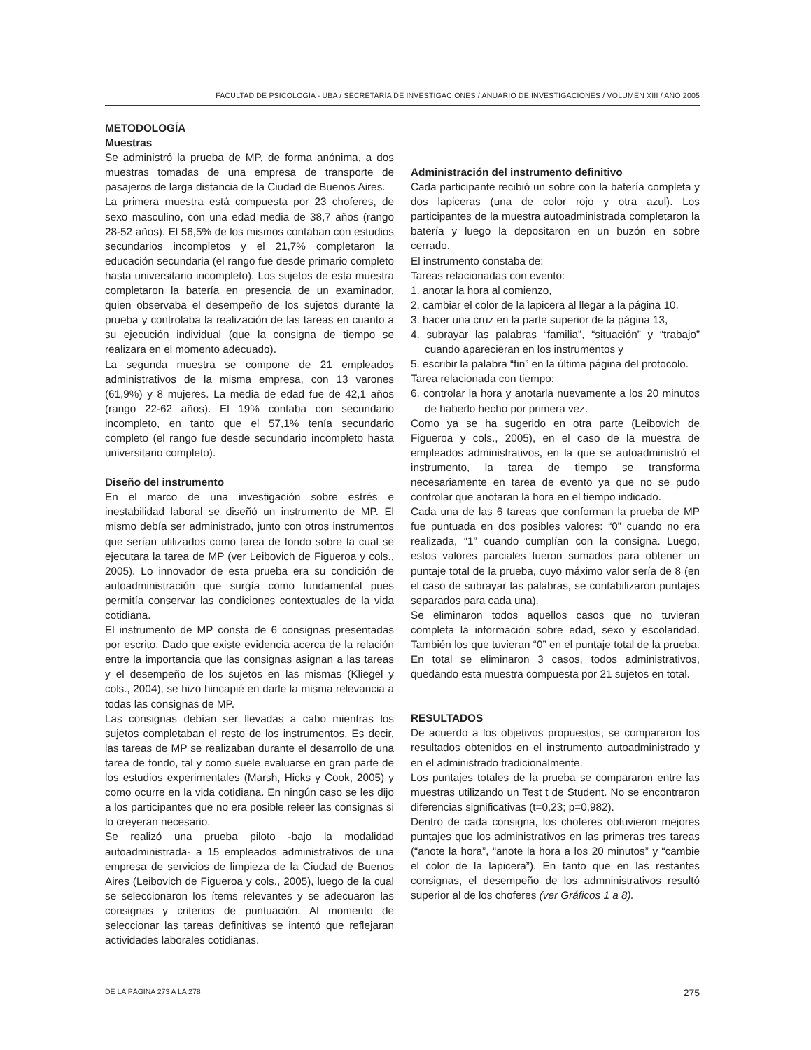FACULTAD DE PSICOLOGÍA - UBA / SECRETARÍA DE INVESTIGACIONES / ANUARIO DE INVESTIGACIONES / VOLUMEN XIII / AÑO 2005
METODOLOGÍA
Muestras
Se administró la prueba de MP, de forma anónima, a dos muestras tomadas de una empresa de transporte de pasajeros de larga distancia de la Ciudad de Buenos Aires.
La primera muestra está compuesta por 23 choferes, de sexo masculino, con una edad media de 38,7 años (rango 28-52 años). El 56,5% de los mismos contaban con estudios secundarios incompletos y el 21,7% completaron la educación secundaria (el rango fue desde primario completo hasta universitario incompleto). Los sujetos de esta muestra completaron la batería en presencia de un examinador, quien observaba el desempeño de los sujetos durante la prueba y controlaba la realización de las tareas en cuanto a su ejecución individual (que la consigna de tiempo se realizara en el momento adecuado).
La segunda muestra se compone de 21 empleados administrativos de la misma empresa, con 13 varones (61,9%) y 8 mujeres. La media de edad fue de 42,1 años (rango 22-62 años). El 19% contaba con secundario incompleto, en tanto que el 57,1% tenía secundario completo (el rango fue desde secundario incompleto hasta universitario completo).
Diseño del instrumento
En el marco de una investigación sobre estrés e inestabilidad laboral se diseñó un instrumento de MP. El mismo debía ser administrado, junto con otros instrumentos que serían utilizados como tarea de fondo sobre la cual se ejecutara la tarea de MP (ver Leibovich de Figueroa y cols., 2005). Lo innovador de esta prueba era su condición de autoadministración que surgía como fundamental pues permitía conservar las condiciones contextuales de la vida cotidiana.
El instrumento de MP consta de 6 consignas presentadas por escrito. Dado que existe evidencia acerca de la relación entre la importancia que las consignas asignan a las tareas y el desempeño de los sujetos en las mismas (Kliegel y cols., 2004), se hizo hincapié en darle la misma relevancia a todas las consignas de MP.
Las consignas debían ser llevadas a cabo mientras los sujetos completaban el resto de los instrumentos. Es decir, las tareas de MP se realizaban durante el desarrollo de una tarea de fondo, tal y como suele evaluarse en gran parte de los estudios experimentales (Marsh, Hicks y Cook, 2005) y como ocurre en la vida cotidiana. En ningún caso se les dijo a los participantes que no era posible releer las consignas si lo creyeran necesario.
Se realizó una prueba piloto -bajo la modalidad autoadministrada- a 15 empleados administrativos de una empresa de servicios de limpieza de la Ciudad de Buenos Aires (Leibovich de Figueroa y cols., 2005), luego de la cual se seleccionaron los ítems relevantes y se adecuaron las consignas y criterios de puntuación. Al momento de seleccionar las tareas definitivas se intentó que reflejaran actividades laborales cotidianas.
Administración del instrumento definitivo
Cada participante recibió un sobre con la batería completa y dos lapiceras (una de color rojo y otra azul). Los participantes de la muestra autoadministrada completaron la batería y luego la depositaron en un buzón en sobre cerrado.
El instrumento constaba de:
Tareas relacionadas con evento:
1. anotar la hora al comienzo,
2. cambiar el color de la lapicera al llegar a la página 10,
3. hacer una cruz en la parte superior de la página 13,
4. subrayar las palabras “familia”, “situación” y “trabajo” cuando aparecieran en los instrumentos y
5. escribir la palabra “fin” en la última página del protocolo.
Tarea relacionada con tiempo:
6. controlar la hora y anotarla nuevamente a los 20 minutos de haberlo hecho por primera vez.
Como ya se ha sugerido en otra parte (Leibovich de Figueroa y cols., 2005), en el caso de la muestra de empleados administrativos, en la que se autoadministró el instrumento, la tarea de tiempo se transforma necesariamente en tarea de evento ya que no se pudo controlar que anotaran la hora en el tiempo indicado.
Cada una de las 6 tareas que conforman la prueba de MP fue puntuada en dos posibles valores: “0” cuando no era realizada, “1” cuando cumplían con la consigna. Luego, estos valores parciales fueron sumados para obtener un puntaje total de la prueba, cuyo máximo valor sería de 8 (en el caso de subrayar las palabras, se contabilizaron puntajes separados para cada una).
Se eliminaron todos aquellos casos que no tuvieran completa la información sobre edad, sexo y escolaridad. También los que tuvieran “0” en el puntaje total de la prueba. En total se eliminaron 3 casos, todos administrativos, quedando esta muestra compuesta por 21 sujetos en total.
RESULTADOS
De acuerdo a los objetivos propuestos, se compararon los resultados obtenidos en el instrumento autoadministrado y en el administrado tradicionalmente.
Los puntajes totales de la prueba se compararon entre las muestras utilizando un Test t de Student. No se encontraron diferencias significativas (t=0,23; p=0,982).
Dentro de cada consigna, los choferes obtuvieron mejores puntajes que los administrativos en las primeras tres tareas (“anote la hora”, “anote la hora a los 20 minutos” y “cambie el color de la lapicera”). En tanto que en las restantes consignas, el desempeño de los admninistrativos resultó superior al de los choferes (ver Gráficos 1 a 8).
DE LA PÁGINA 273 A LA 278 275